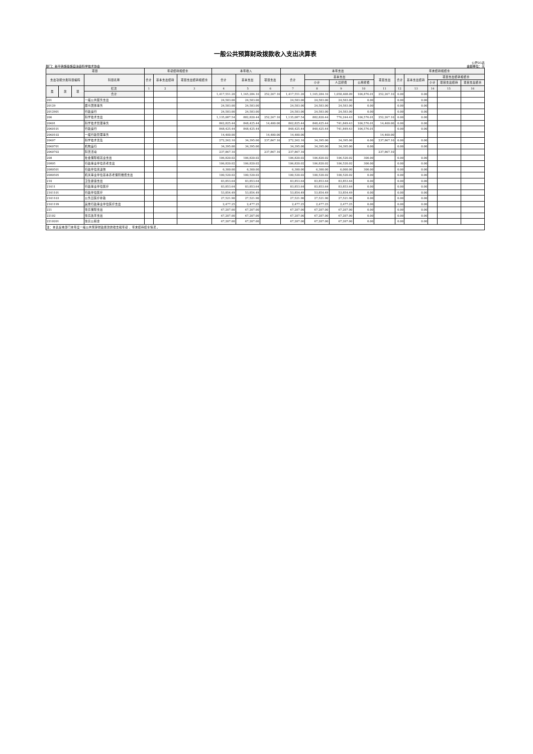一般公共预算财政拨款收入支出决算表
公开05表
部门：新平彝族傣族自治县科学技术协会 金额单位：元
| 项目 | | | | 年初结转和结余 | | | 本年收入 | | | 本年支出 | | | | | 年末结转和结余 | | | | |
| --- | --- | --- | --- | --- | --- | --- | --- | --- | --- | --- | --- | --- | --- | --- | --- | --- | --- | --- | --- |
| 支出功能分类科目编码 | | | 科目名称 | 合计 | 基本支出结转 | 项目支出结转和结余 | 合计 | 基本支出 | 项目支出 | 合计 | 基本支出 | | | 项目支出 | 合计 | 基本支出结转 | 项目支出结转和结余 | | |
| | | | | | | | | | | | 小计 | 人员经费 | 公用经费 | | | | 小计 | 项目支出结转 | 项目支出结余 |
| 类 | 款 | 项 | 栏次 | 1 | 2 | 3 | 4 | 5 | 6 | 7 | 8 | 9 | 10 | 11 | 12 | 13 | 14 | 15 | 16 |
| | | | 合计 | | | | 1,417,551.20 | 1,165,284.10 | 252,267.10 | 1,417,551.20 | 1,165,284.10 | 1,058,408.09 | 106,876.01 | 252,267.10 | 0.00 | 0.00 | | | |
| 201 | | | 一般公共服务支出 | | | | 24,583.00 | 24,583.00 | | 24,583.00 | 24,583.00 | 24,583.00 | 0.00 | | 0.00 | 0.00 | | | |
| 20129 | | | 群众团体事务 | | | | 24,583.00 | 24,583.00 | | 24,583.00 | 24,583.00 | 24,583.00 | 0.00 | | 0.00 | 0.00 | | | |
| 2012901 | | | 行政运行 | | | | 24,583.00 | 24,583.00 | | 24,583.00 | 24,583.00 | 24,583.00 | 0.00 | | 0.00 | 0.00 | | | |
| 206 | | | 科学技术支出 | | | | 1,135,087.54 | 882,820.44 | 252,267.10 | 1,135,087.54 | 882,820.44 | 776,244.43 | 106,576.01 | 252,267.10 | 0.00 | 0.00 | | | |
| 20601 | | | 科学技术管理事务 | | | | 862,825.44 | 848,425.44 | 14,400.00 | 862,825.44 | 848,425.44 | 741,849.43 | 106,576.01 | 14,400.00 | 0.00 | 0.00 | | | |
| 2060101 | | | 行政运行 | | | | 848,425.44 | 848,425.44 | | 848,425.44 | 848,425.44 | 741,849.43 | 106,576.01 | | 0.00 | 0.00 | | | |
| 2060102 | | | 一般行政管理事务 | | | | 14,400.00 | | 14,400.00 | 14,400.00 | | | | 14,400.00 | | | | | |
| 20607 | | | 科学技术普及 | | | | 272,262.10 | 34,395.00 | 237,867.10 | 272,262.10 | 34,395.00 | 34,395.00 | 0.00 | 237,867.10 | 0.00 | 0.00 | | | |
| 2060701 | | | 机构运行 | | | | 34,395.00 | 34,395.00 | | 34,395.00 | 34,395.00 | 34,395.00 | 0.00 | | 0.00 | 0.00 | | | |
| 2060702 | | | 科普活动 | | | | 237,867.10 | | 237,867.10 | 237,867.10 | | | | 237,867.10 | | | | | |
| 208 | | | 社会保障和就业支出 | | | | 106,820.02 | 106,820.02 | | 106,820.02 | 106,820.02 | 106,520.02 | 300.00 | | 0.00 | 0.00 | | | |
| 20805 | | | 行政事业单位养老支出 | | | | 106,820.02 | 106,820.02 | | 106,820.02 | 106,820.02 | 106,520.02 | 300.00 | | 0.00 | 0.00 | | | |
| 2080501 | | | 行政单位离退休 | | | | 6,300.00 | 6,300.00 | | 6,300.00 | 6,300.00 | 6,000.00 | 300.00 | | 0.00 | 0.00 | | | |
| 2080505 | | | 机关事业单位基本养老保险缴费支出 | | | | 100,520.02 | 100,520.02 | | 100,520.02 | 100,520.02 | 100,520.02 | 0.00 | | 0.00 | 0.00 | | | |
| 210 | | | 卫生健康支出 | | | | 83,853.64 | 83,853.64 | | 83,853.64 | 83,853.64 | 83,853.64 | 0.00 | | 0.00 | 0.00 | | | |
| 21011 | | | 行政事业单位医疗 | | | | 83,853.64 | 83,853.64 | | 83,853.64 | 83,853.64 | 83,853.64 | 0.00 | | 0.00 | 0.00 | | | |
| 2101101 | | | 行政单位医疗 | | | | 53,854.49 | 53,854.49 | | 53,854.49 | 53,854.49 | 53,854.49 | 0.00 | | 0.00 | 0.00 | | | |
| 2101103 | | | 公务员医疗补助 | | | | 27,521.90 | 27,521.90 | | 27,521.90 | 27,521.90 | 27,521.90 | 0.00 | | 0.00 | 0.00 | | | |
| 2101199 | | | 其他行政事业单位医疗支出 | | | | 2,477.25 | 2,477.25 | | 2,477.25 | 2,477.25 | 2,477.25 | 0.00 | | 0.00 | 0.00 | | | |
| 221 | | | 住房保障支出 | | | | 67,207.00 | 67,207.00 | | 67,207.00 | 67,207.00 | 67,207.00 | 0.00 | | 0.00 | 0.00 | | | |
| 22102 | | | 住房改革支出 | | | | 67,207.00 | 67,207.00 | | 67,207.00 | 67,207.00 | 67,207.00 | 0.00 | | 0.00 | 0.00 | | | |
| 2210201 | | | 住房公积金 | | | | 67,207.00 | 67,207.00 | | 67,207.00 | 67,207.00 | 67,207.00 | 0.00 | | 0.00 | 0.00 | | | |
| 注：本表反映部门本年度一般公共预算财政拨款的收支和年初 、年末结转结余情况 。 | | | | | | | | | | | | | | | | | | | |